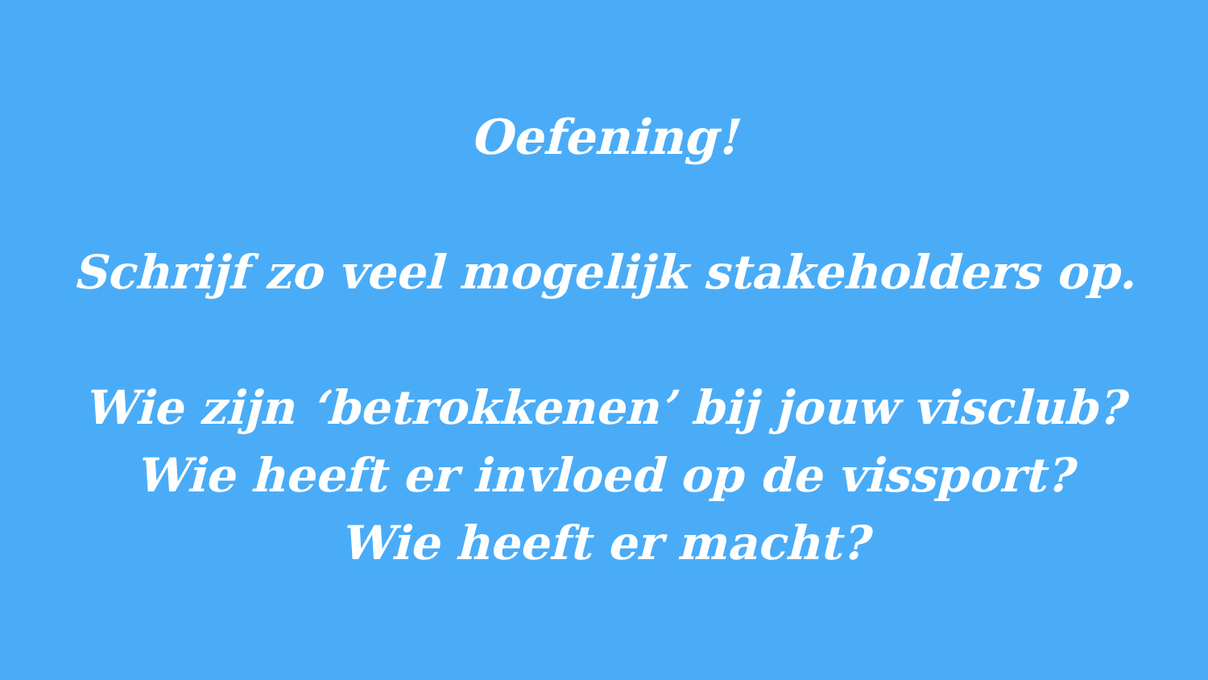Oefening!
Schrijf zo veel mogelijk stakeholders op.
Wie zijn ‘betrokkenen’ bij jouw visclub?
Wie heeft er invloed op de vissport?
Wie heeft er macht?